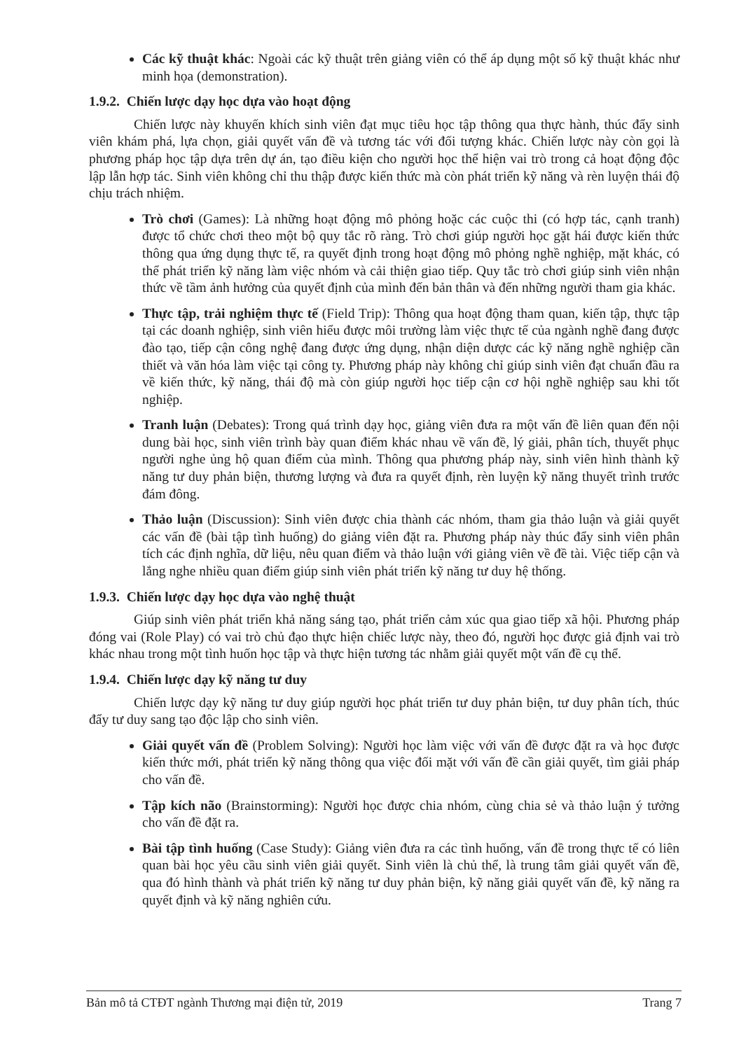Các kỹ thuật khác: Ngoài các kỹ thuật trên giảng viên có thể áp dụng một số kỹ thuật khác như minh họa (demonstration).
1.9.2. Chiến lược dạy học dựa vào hoạt động
Chiến lược này khuyến khích sinh viên đạt mục tiêu học tập thông qua thực hành, thúc đẩy sinh viên khám phá, lựa chọn, giải quyết vấn đề và tương tác với đối tượng khác. Chiến lược này còn gọi là phương pháp học tập dựa trên dự án, tạo điều kiện cho người học thể hiện vai trò trong cả hoạt động độc lập lẫn hợp tác. Sinh viên không chỉ thu thập được kiến thức mà còn phát triển kỹ năng và rèn luyện thái độ chịu trách nhiệm.
Trò chơi (Games): Là những hoạt động mô phỏng hoặc các cuộc thi (có hợp tác, cạnh tranh) được tổ chức chơi theo một bộ quy tắc rõ ràng. Trò chơi giúp người học gặt hái được kiến thức thông qua ứng dụng thực tế, ra quyết định trong hoạt động mô phỏng nghề nghiệp, mặt khác, có thể phát triển kỹ năng làm việc nhóm và cải thiện giao tiếp. Quy tắc trò chơi giúp sinh viên nhận thức về tầm ảnh hưởng của quyết định của mình đến bản thân và đến những người tham gia khác.
Thực tập, trải nghiệm thực tế (Field Trip): Thông qua hoạt động tham quan, kiến tập, thực tập tại các doanh nghiệp, sinh viên hiểu được môi trường làm việc thực tế của ngành nghề đang được đào tạo, tiếp cận công nghệ đang được ứng dụng, nhận diện dược các kỹ năng nghề nghiệp cần thiết và văn hóa làm việc tại công ty. Phương pháp này không chỉ giúp sinh viên đạt chuẩn đầu ra về kiến thức, kỹ năng, thái độ mà còn giúp người học tiếp cận cơ hội nghề nghiệp sau khi tốt nghiệp.
Tranh luận (Debates): Trong quá trình dạy học, giảng viên đưa ra một vấn đề liên quan đến nội dung bài học, sinh viên trình bày quan điểm khác nhau về vấn đề, lý giải, phân tích, thuyết phục người nghe ủng hộ quan điểm của mình. Thông qua phương pháp này, sinh viên hình thành kỹ năng tư duy phản biện, thương lượng và đưa ra quyết định, rèn luyện kỹ năng thuyết trình trước đám đông.
Thảo luận (Discussion): Sinh viên được chia thành các nhóm, tham gia thảo luận và giải quyết các vấn đề (bài tập tình huống) do giảng viên đặt ra. Phương pháp này thúc đẩy sinh viên phân tích các định nghĩa, dữ liệu, nêu quan điểm và thảo luận với giảng viên về đề tài. Việc tiếp cận và lắng nghe nhiều quan điểm giúp sinh viên phát triển kỹ năng tư duy hệ thống.
1.9.3. Chiến lược dạy học dựa vào nghệ thuật
Giúp sinh viên phát triển khả năng sáng tạo, phát triển cảm xúc qua giao tiếp xã hội. Phương pháp đóng vai (Role Play) có vai trò chủ đạo thực hiện chiếc lược này, theo đó, người học được giả định vai trò khác nhau trong một tình huốn học tập và thực hiện tương tác nhằm giải quyết một vấn đề cụ thể.
1.9.4. Chiến lược dạy kỹ năng tư duy
Chiến lược dạy kỹ năng tư duy giúp người học phát triển tư duy phản biện, tư duy phân tích, thúc đẩy tư duy sang tạo độc lập cho sinh viên.
Giải quyết vấn đề (Problem Solving): Người học làm việc với vấn đề được đặt ra và học được kiến thức mới, phát triển kỹ năng thông qua việc đối mặt với vấn đề cần giải quyết, tìm giải pháp cho vấn đề.
Tập kích não (Brainstorming): Người học được chia nhóm, cùng chia sẻ và thảo luận ý tưởng cho vấn đề đặt ra.
Bài tập tình huống (Case Study): Giảng viên đưa ra các tình huống, vấn đề trong thực tế có liên quan bài học yêu cầu sinh viên giải quyết. Sinh viên là chủ thể, là trung tâm giải quyết vấn đề, qua đó hình thành và phát triển kỹ năng tư duy phản biện, kỹ năng giải quyết vấn đề, kỹ năng ra quyết định và kỹ năng nghiên cứu.
Bản mô tả CTĐT ngành Thương mại điện tử, 2019 Trang 7